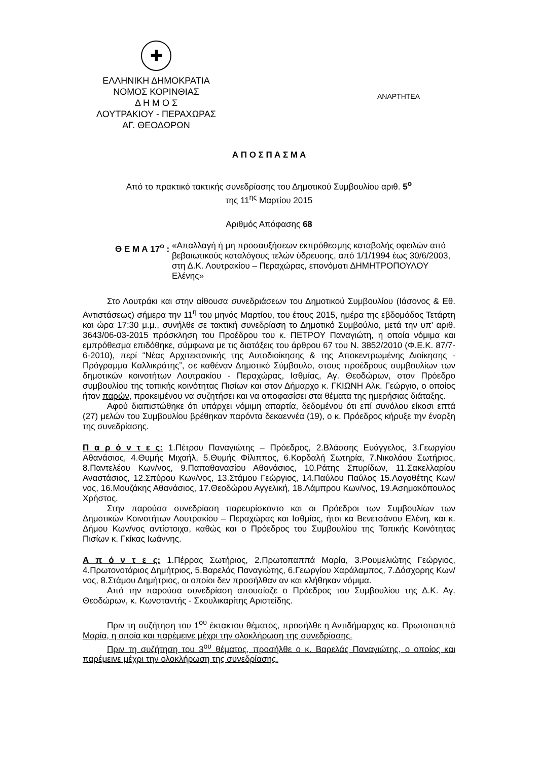✚
ΕΛΛΗΝΙΚΗ ΔΗΜΟΚΡΑΤΙΑ
ΝΟΜΟΣ ΚΟΡΙΝΘΙΑΣ
Δ Η Μ Ο Σ
ΛΟΥΤΡΑΚΙΟΥ - ΠΕΡΑΧΩΡΑΣ
ΑΓ. ΘΕΟΔΩΡΩΝ
ΑΝΑΡΤΗΤΕΑ
Α Π Ο Σ Π Α Σ Μ Α
Από το πρακτικό τακτικής συνεδρίασης του Δημοτικού Συμβουλίου αριθ. 5<sup>ο</sup>
της 11<sup>ης</sup> Μαρτίου 2015
Αριθμός Απόφασης 68
Θ Ε Μ Α 17<sup>ο</sup> : «Απαλλαγή ή μη προσαυξήσεων εκπρόθεσμης καταβολής οφειλών από βεβαιωτικούς καταλόγους τελών ύδρευσης, από 1/1/1994 έως 30/6/2003, στη Δ.Κ. Λουτρακίου – Περαχώρας, επονόματι ΔΗΜΗΤΡΟΠΟΥΛΟΥ Ελένης»
Στο Λουτράκι και στην αίθουσα συνεδριάσεων του Δημοτικού Συμβουλίου (Ιάσονος & Εθ. Αντιστάσεως) σήμερα την 11<sup>η</sup> του μηνός Μαρτίου, του έτους 2015, ημέρα της εβδομάδος Τετάρτη και ώρα 17:30 μ.μ., συνήλθε σε τακτική συνεδρίαση το Δημοτικό Συμβούλιο, μετά την υπ' αριθ. 3643/06-03-2015 πρόσκληση του Προέδρου του κ. ΠΕΤΡΟΥ Παναγιώτη, η οποία νόμιμα και εμπρόθεσμα επιδόθηκε, σύμφωνα με τις διατάξεις του άρθρου 67 του Ν. 3852/2010 (Φ.Ε.Κ. 87/7-6-2010), περί “Νέας Αρχιτεκτονικής της Αυτοδιοίκησης & της Αποκεντρωμένης Διοίκησης - Πρόγραμμα Καλλικράτης”, σε καθέναν Δημοτικό Σύμβουλο, στους προέδρους συμβουλίων των δημοτικών κοινοτήτων Λουτρακίου - Περαχώρας, Ισθμίας, Αγ. Θεοδώρων, στον Πρόεδρο συμβουλίου της τοπικής κοινότητας Πισίων και στον Δήμαρχο κ. ΓΚΙΩΝΗ Αλκ. Γεώργιο, ο οποίος ήταν παρών, προκειμένου να συζητήσει και να αποφασίσει στα θέματα της ημερήσιας διάταξης.
Αφού διαπιστώθηκε ότι υπάρχει νόμιμη απαρτία, δεδομένου ότι επί συνόλου είκοσι επτά (27) μελών του Συμβουλίου βρέθηκαν παρόντα δεκαεννέα (19), ο κ. Πρόεδρος κήρυξε την έναρξη της συνεδρίασης.
Π α ρ ό ν τ ε ς: 1.Πέτρου Παναγιώτης – Πρόεδρος, 2.Βλάσσης Ευάγγελος, 3.Γεωργίου Αθανάσιος, 4.Θυμής Μιχαήλ, 5.Θυμής Φίλιππος, 6.Κορδαλή Σωτηρία, 7.Νικολάου Σωτήριος, 8.Παντελέου Κων/νος, 9.Παπαθανασίου Αθανάσιος, 10.Ράτης Σπυρίδων, 11.Σακελλαρίου Αναστάσιος, 12.Σπύρου Κων/νος, 13.Στάμου Γεώργιος, 14.Παύλου Παύλος 15.Λογοθέτης Κων/νος, 16.Μουζάκης Αθανάσιος, 17.Θεοδώρου Αγγελική, 18.Λάμπρου Κων/νος, 19.Ασημακόπουλος Χρήστος.
Στην παρούσα συνεδρίαση παρευρίσκοντο και οι Πρόεδροι των Συμβουλίων των Δημοτικών Κοινοτήτων Λουτρακίου – Περαχώρας και Ισθμίας, ήτοι κα Βενετσάνου Ελένη, και κ. Δήμου Κων/νος αντίστοιχα, καθώς και ο Πρόεδρος του Συμβουλίου της Τοπικής Κοινότητας Πισίων κ. Γκίκας Ιωάννης.
Α π ό ν τ ε ς: 1.Πέρρας Σωτήριος, 2.Πρωτοπαππά Μαρία, 3.Ρουμελιώτης Γεώργιος, 4.Πρωτονοτάριος Δημήτριος, 5.Βαρελάς Παναγιώτης, 6.Γεωργίου Χαράλαμπος, 7.Δόσχορης Κων/νος, 8.Στάμου Δημήτριος, οι οποίοι δεν προσήλθαν αν και κλήθηκαν νόμιμα.
Από την παρούσα συνεδρίαση απουσίαζε ο Πρόεδρος του Συμβουλίου της Δ.Κ. Αγ. Θεοδώρων, κ. Κωνσταντής - Σκουλικαρίτης Αριστείδης.
Πριν τη συζήτηση του 1<sup>ου</sup> έκτακτου θέματος, προσήλθε η Αντιδήμαρχος κα. Πρωτοπαππά Μαρία, η οποία και παρέμεινε μέχρι την ολοκλήρωση της συνεδρίασης.
Πριν τη συζήτηση του 3<sup>ου</sup> θέματος, προσήλθε ο κ. Βαρελάς Παναγιώτης, ο οποίος και παρέμεινε μέχρι την ολοκλήρωση της συνεδρίασης.